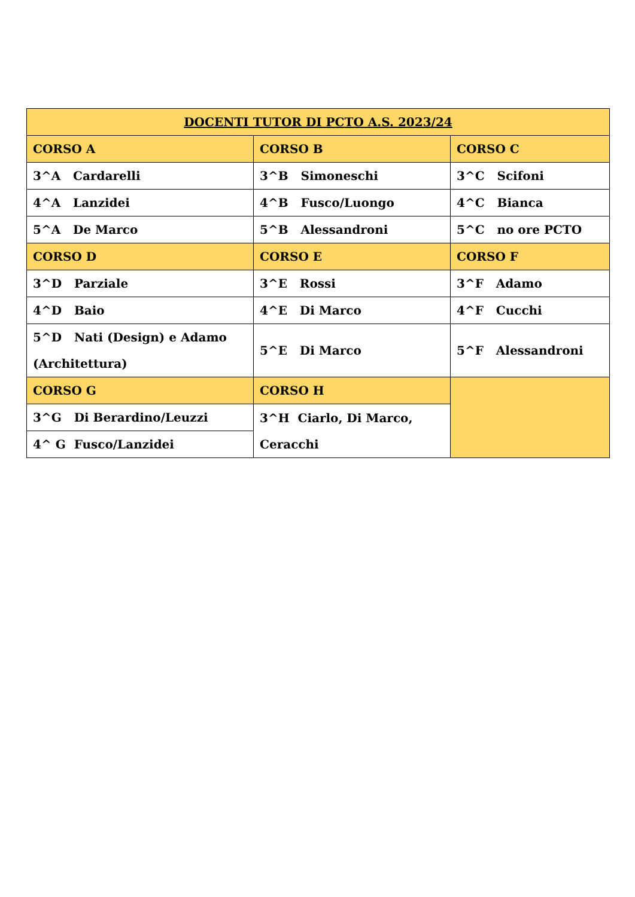| DOCENTI TUTOR DI PCTO A.S. 2023/24 | | |
| --- | --- | --- |
| CORSO A | CORSO B | CORSO C |
| 3^A Cardarelli | 3^B Simoneschi | 3^C Scifoni |
| 4^A Lanzidei | 4^B Fusco/Luongo | 4^C Bianca |
| 5^A De Marco | 5^B Alessandroni | 5^C no ore PCTO |
| CORSO D | CORSO E | CORSO F |
| 3^D Parziale | 3^E Rossi | 3^F Adamo |
| 4^D Baio | 4^E Di Marco | 4^F Cucchi |
| 5^D Nati (Design) e Adamo (Architettura) | 5^E Di Marco | 5^F Alessandroni |
| CORSO G | CORSO H | |
| 3^G Di Berardino/Leuzzi | 3^H Ciarlo, Di Marco, Ceracchi | |
| 4^ G Fusco/Lanzidei | | |